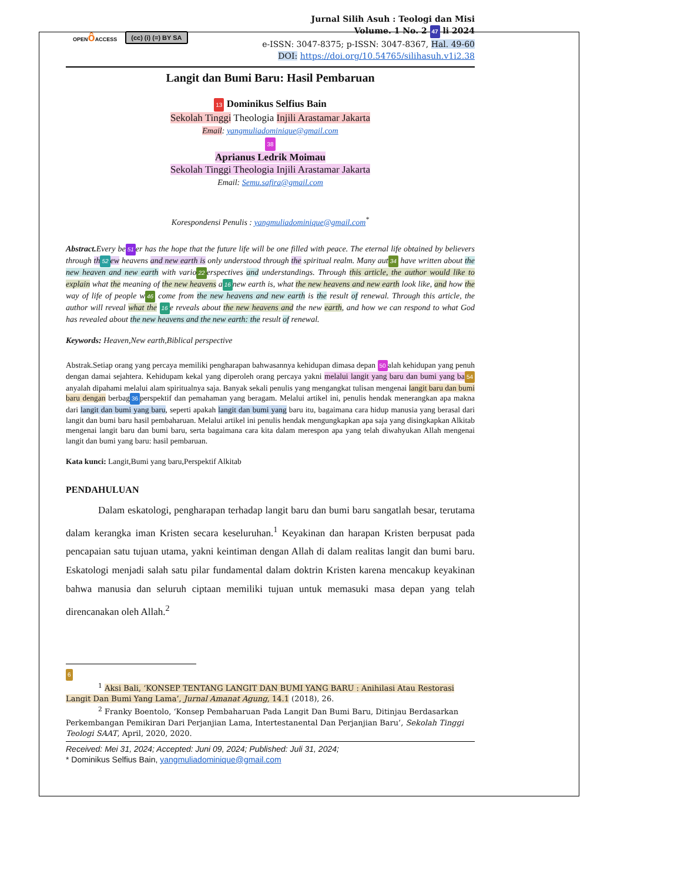OPENô ACCESS (cc) (i) (=) BY SA
Jurnal Silih Asuh : Teologi dan Misi
Volume. 1 No. 2 47 li 2024
e-ISSN: 3047-8375; p-ISSN: 3047-8367, Hal. 49-60
DOI: https://doi.org/10.54765/silihasuh.v1i2.38
Langit dan Bumi Baru: Hasil Pembaruan
13 Dominikus Selfius Bain
Sekolah Tinggi Theologia Injili Arastamar Jakarta
Email: yangmuliadominique@gmail.com
38
Aprianus Ledrik Moimau
Sekolah Tinggi Theologia Injili Arastamar Jakarta
Email: Semu.safira@gmail.com
Korespondensi Penulis : yangmuliadominique@gmail.com<sup>*</sup>
Abstract. Every be 51 er has the hope that the future life will be one filled with peace. The eternal life obtained by believers through th 52 ew heavens and new earth is only understood through the spiritual realm. Many aut 34 have written about the new heaven and new earth with vario 22 erspectives and understandings. Through this article, the author would like to explain what the meaning of the new heavens a 16 new earth is, what the new heavens and new earth look like, and how the way of life of people w 46 come from the new heavens and new earth is the result of renewal. Through this article, the author will reveal what the 16 e reveals about the new heavens and the new earth, and how we can respond to what God has revealed about the new heavens and the new earth: the result of renewal.
Keywords: Heaven,New earth,Biblical perspective
Abstrak.Setiap orang yang percaya memiliki pengharapan bahwasannya kehidupan dimasa depan 50 alah kehidupan yang penuh dengan damai sejahtera. Kehidupam kekal yang diperoleh orang percaya yakni melalui langit yang baru dan bumi yang ba 54 anyalah dipahami melalui alam spiritualnya saja. Banyak sekali penulis yang mengangkat tulisan mengenai langit baru dan bumi baru dengan berbag 36 perspektif dan pemahaman yang beragam. Melalui artikel ini, penulis hendak menerangkan apa makna dari langit dan bumi yang baru, seperti apakah langit dan bumi yang baru itu, bagaimana cara hidup manusia yang berasal dari langit dan bumi baru hasil pembaharuan. Melalui artikel ini penulis hendak mengungkapkan apa saja yang disingkapkan Alkitab mengenai langit baru dan bumi baru, serta bagaimana cara kita dalam merespon apa yang telah diwahyukan Allah mengenai langit dan bumi yang baru: hasil pembaruan.
Kata kunci: Langit,Bumi yang baru,Perspektif Alkitab
PENDAHULUAN
Dalam eskatologi, pengharapan terhadap langit baru dan bumi baru sangatlah besar, terutama dalam kerangka iman Kristen secara keseluruhan.<sup>1</sup> Keyakinan dan harapan Kristen berpusat pada pencapaian satu tujuan utama, yakni keintiman dengan Allah di dalam realitas langit dan bumi baru. Eskatologi menjadi salah satu pilar fundamental dalam doktrin Kristen karena mencakup keyakinan bahwa manusia dan seluruh ciptaan memiliki tujuan untuk memasuki masa depan yang telah direncanakan oleh Allah.<sup>2</sup>
6
<sup>1</sup> Aksi Bali, ‘KONSEP TENTANG LANGIT DAN BUMI YANG BARU : Anihilasi Atau Restorasi Langit Dan Bumi Yang Lama’, Jurnal Amanat Agung, 14.1 (2018), 26.
<sup>2</sup> Franky Boentolo, ‘Konsep Pembaharuan Pada Langit Dan Bumi Baru, Ditinjau Berdasarkan Perkembangan Pemikiran Dari Perjanjian Lama, Intertestanental Dan Perjanjian Baru’, Sekolah Tinggi Teologi SAAT, April, 2020, 2020.
Received: Mei 31, 2024; Accepted: Juni 09, 2024; Published: Juli 31, 2024;
* Dominikus Selfius Bain, yangmuliadominique@gmail.com